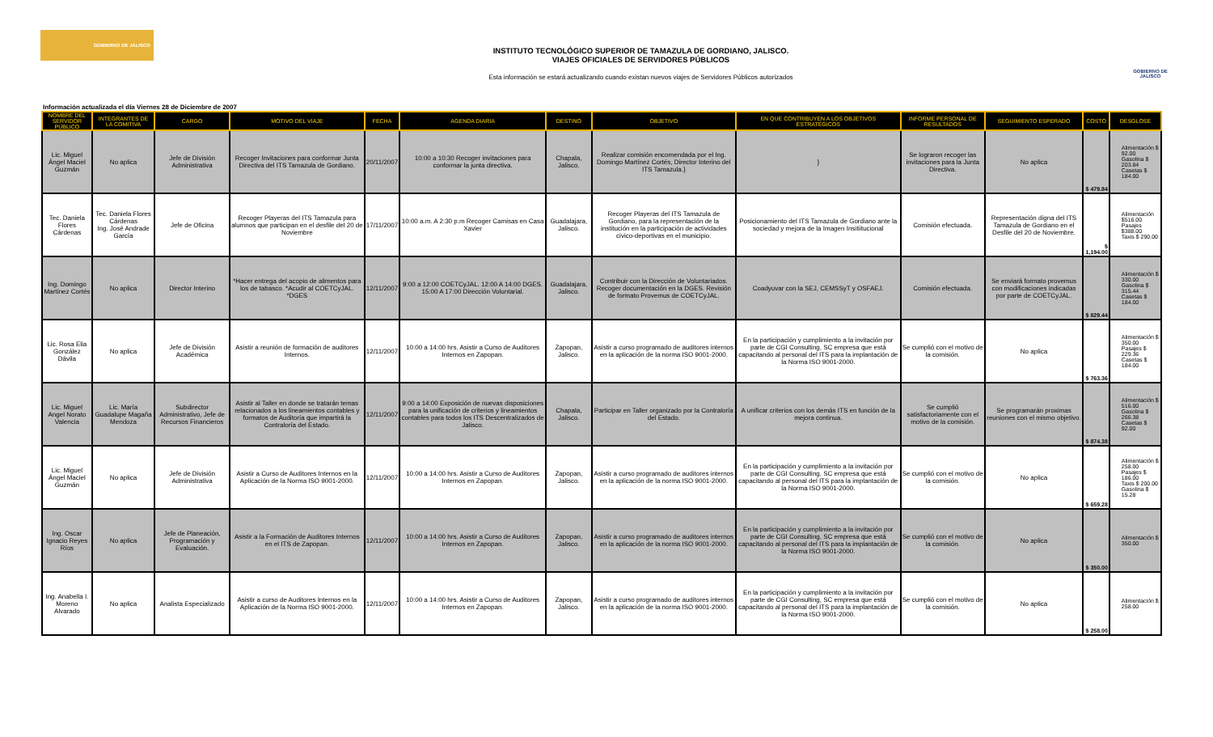GOBIERNO DE JALISCO
INSTITUTO TECNOLÓGICO SUPERIOR DE TAMAZULA DE GORDIANO, JALISCO.
VIAJES OFICIALES DE SERVIDORES PÚBLICOS
Esta información se estará actualizando cuando existan nuevos viajes de Servidores Públicos autorizados
GOBIERNO DE JALISCO
Información actualizada el día Viernes 28 de Diciembre de 2007
| NOMBRE DEL SERVIDOR PÚBLICO | INTEGRANTES DE LA COMITIVA | CARGO | MOTIVO DEL VIAJE | FECHA | AGENDA DIARIA | DESTINO | OBJETIVO | EN QUE CONTRIBUYEN A LOS OBJETIVOS ESTRATÉGICOS | INFORME PERSONAL DE RESULTADOS | SEGUIMIENTO ESPERADO | COSTO | DESGLOSE |
| --- | --- | --- | --- | --- | --- | --- | --- | --- | --- | --- | --- | --- |
| Lic. Miguel Ángel Maciel Guzmán | No aplica | Jefe de División Administrativa | Recoger Invitaciones para conformar Junta Directiva del ITS Tamazula de Gordiano. | 20/11/2007 | 10:00 a 10:30 Recoger invitaciones para conformar la junta directiva. | Chapala, Jalisco. | Realizar comisión encomendada por el Ing. Domingo Martínez Cortés, Director Interino del ITS Tamazula.} | } | Se lograron recoger las invitaciones para la Junta Directiva. | No aplica | $ 479.84 | Alimentación $ 92.00 Gasolina $ 203.84 Casetas $ 184.00 |
| Tec. Daniela Flores Cárdenas | Tec. Daniela Flores Cárdenas Ing. José Andrade García | Jefe de Oficina | Recoger Playeras del ITS Tamazula para alumnos que participan en el desfile del 20 de Noviembre | 17/11/2007 | 10:00 a.m. A 2:30 p.m Recoger Camisas en Casa Xavier | Guadalajara, Jalisco. | Recoger Playeras del ITS Tamazula de Gordiano, para la representación de la institución en la participación de actividades civico-deportivas en el municipio. | Posicionamiento del ITS Tamazula de Gordiano ante la sociedad y mejora de la Imagen Insitiitucional | Comisión efectuada. | Representación digna del ITS Tamazula de Gordiano en el Desfile del 20 de Noviembre. | $ 1,194.00 | Alimentación $516.00 Pasajes $388.00 Taxis $ 290.00 |
| Ing. Domingo Martínez Cortés | No aplica | Director Interino | *Hacer entrega del acopio de alimentos para los de tabasco. *Acudir al COETCyJAL. *DGES | 12/11/2007 | 9:00 a 12:00 COETCyJAL. 12:00 A 14:00 DGES. 15:00 A 17:00 Dirección Voluntarial. | Guadalajara, Jalisco. | Contribuir con la Dirección de Voluntariados. Recoger documentación en la DGES. Revisión de formato Provemus de COETCyJAL. | Coadyuvar con la SEJ, CEMSSyT y OSFAEJ. | Comisión efectuada. | Se enviará formato provemus con modificaciones indicadas por parte de COETCyJAL. | $ 829.44 | Alimentación $ 330.00 Gasolina $ 315.44 Casetas $ 184.00 |
| Lic. Rosa Elia González Dávila | No aplica | Jefe de División Académica | Asistir a reunión de formación de auditores Internos. | 12/11/2007 | 10:00 a 14:00 hrs. Asistir a Curso de Auditores Internos en Zapopan. | Zapopan, Jalisco. | Asistir a curso programado de auditores internos en la aplicación de la norma ISO 9001-2000. | En la participación y cumplimiento a la invitación por parte de CGI Consulting, SC empresa que está capacitando al personal del ITS para la implantación de la Norma ISO 9001-2000. | Se cumplió con el motivo de la comisión. | No aplica | $ 763.36 | Alimentación $ 350.00 Pasajes $ 229.36 Casetas $ 184.00 |
| Lic. Miguel Angel Norato Valencia | Lic. María Guadalupe Magaña Mendoza | Subdirector Administrativo, Jefe de Recursos Financieros | Asistir al Taller en donde se tratarán temas relacionados a los lineamientos contables y formatos de Auditoría que impartirá la Contraloría del Estado. | 12/11/2007 | 9:00 a 14:00 Exposición de nuevas disposiciones para la unificación de criterios y lineamientos contables para todos los ITS Descentralizados de Jalisco. | Chapala, Jalisco. | Participar en Taller organizado por la Contraloría del Estado. | A unificar criterios con los demás ITS en función de la mejora continua. | Se cumplió satisfactoriamente con el motivo de la comisión. | Se programarán proximas reuniones con el mismo objetivo. | $ 874.38 | Alimentación $ 516.00 Gasolina $ 266.38 Casetas $ 92.00 |
| Lic. Miguel Ángel Maciel Guzmán | No aplica | Jefe de División Administrativa | Asistir a Curso de Auditores Internos en la Aplicación de la Norma ISO 9001-2000. | 12/11/2007 | 10:00 a 14:00 hrs. Asistir a Curso de Auditores Internos en Zapopan. | Zapopan, Jalisco. | Asistir a curso programado de auditores internos en la aplicación de la norma ISO 9001-2000. | En la participación y cumplimiento a la invitación por parte de CGI Consulting, SC empresa que está capacitando al personal del ITS para la implantación de la Norma ISO 9001-2000. | Se cumplió con el motivo de la comisión. | No aplica | $ 659.28 | Alimentación $ 258.00 Pasajes $ 186.00 Taxis $ 200.00 Gasolina $ 15.28 |
| Ing. Oscar Ignacio Reyes Ríos | No aplica | Jefe de Planeación, Programación y Evaluación. | Asistir a la Formación de Auditores Internos en el ITS de Zapopan. | 12/11/2007 | 10:00 a 14:00 hrs. Asistir a Curso de Auditores Internos en Zapopan. | Zapopan, Jalisco. | Asistir a curso programado de auditores internos en la aplicación de la norma ISO 9001-2000. | En la participación y cumplimiento a la invitación por parte de CGI Consulting, SC empresa que está capacitando al personal del ITS para la implantación de la Norma ISO 9001-2000. | Se cumplió con el motivo de la comisión. | No aplica | $ 350.00 | Alimentación $ 350.00 |
| Ing. Anabella I. Moreno Alvarado | No aplica | Analista Especializado | Asistir a curso de Auditores Internos en la Aplicación de la Norma ISO 9001-2000. | 12/11/2007 | 10:00 a 14:00 hrs. Asistir a Curso de Auditores Internos en Zapopan. | Zapopan, Jalisco. | Asistir a curso programado de auditores internos en la aplicación de la norma ISO 9001-2000. | En la participación y cumplimiento a la invitación por parte de CGI Consulting, SC empresa que está capacitando al personal del ITS para la implantación de la Norma ISO 9001-2000. | Se cumplió con el motivo de la comisión. | No aplica | $ 258.00 | Alimentación $ 258.00 |